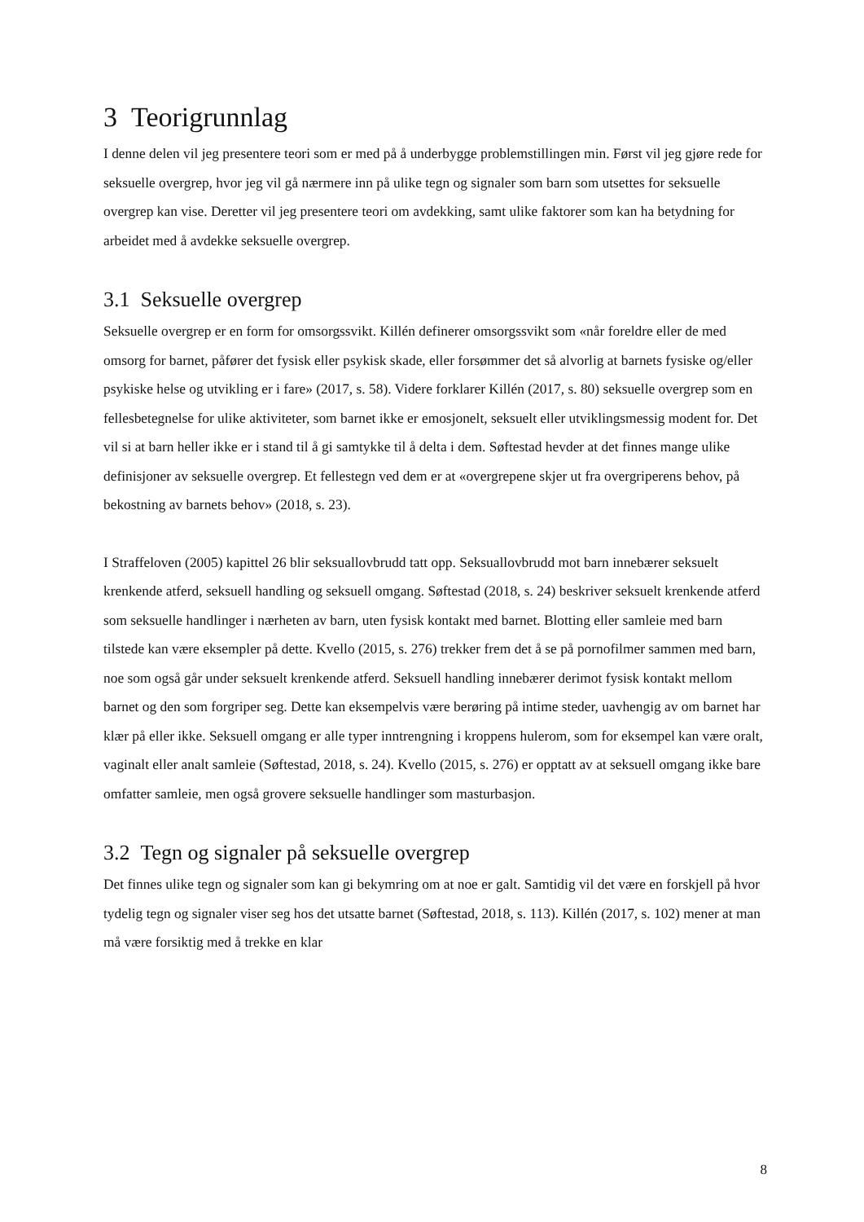3 Teorigrunnlag
I denne delen vil jeg presentere teori som er med på å underbygge problemstillingen min. Først vil jeg gjøre rede for seksuelle overgrep, hvor jeg vil gå nærmere inn på ulike tegn og signaler som barn som utsettes for seksuelle overgrep kan vise. Deretter vil jeg presentere teori om avdekking, samt ulike faktorer som kan ha betydning for arbeidet med å avdekke seksuelle overgrep.
3.1 Seksuelle overgrep
Seksuelle overgrep er en form for omsorgssvikt. Killén definerer omsorgssvikt som «når foreldre eller de med omsorg for barnet, påfører det fysisk eller psykisk skade, eller forsømmer det så alvorlig at barnets fysiske og/eller psykiske helse og utvikling er i fare» (2017, s. 58). Videre forklarer Killén (2017, s. 80) seksuelle overgrep som en fellesbetegnelse for ulike aktiviteter, som barnet ikke er emosjonelt, seksuelt eller utviklingsmessig modent for. Det vil si at barn heller ikke er i stand til å gi samtykke til å delta i dem. Søftestad hevder at det finnes mange ulike definisjoner av seksuelle overgrep. Et fellestegn ved dem er at «overgrepene skjer ut fra overgriperens behov, på bekostning av barnets behov» (2018, s. 23).
I Straffeloven (2005) kapittel 26 blir seksuallovbrudd tatt opp. Seksuallovbrudd mot barn innebærer seksuelt krenkende atferd, seksuell handling og seksuell omgang. Søftestad (2018, s. 24) beskriver seksuelt krenkende atferd som seksuelle handlinger i nærheten av barn, uten fysisk kontakt med barnet. Blotting eller samleie med barn tilstede kan være eksempler på dette. Kvello (2015, s. 276) trekker frem det å se på pornofilmer sammen med barn, noe som også går under seksuelt krenkende atferd. Seksuell handling innebærer derimot fysisk kontakt mellom barnet og den som forgriper seg. Dette kan eksempelvis være berøring på intime steder, uavhengig av om barnet har klær på eller ikke. Seksuell omgang er alle typer inntrengning i kroppens hulerom, som for eksempel kan være oralt, vaginalt eller analt samleie (Søftestad, 2018, s. 24). Kvello (2015, s. 276) er opptatt av at seksuell omgang ikke bare omfatter samleie, men også grovere seksuelle handlinger som masturbasjon.
3.2 Tegn og signaler på seksuelle overgrep
Det finnes ulike tegn og signaler som kan gi bekymring om at noe er galt. Samtidig vil det være en forskjell på hvor tydelig tegn og signaler viser seg hos det utsatte barnet (Søftestad, 2018, s. 113). Killén (2017, s. 102) mener at man må være forsiktig med å trekke en klar
8